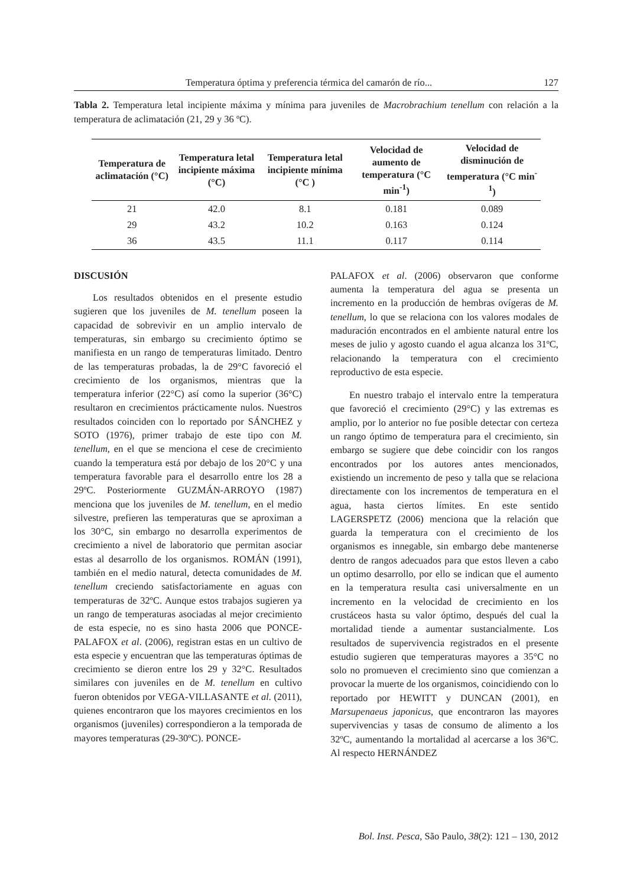Temperatura óptima y preferencia térmica del camarón de río... 127
Tabla 2. Temperatura letal incipiente máxima y mínima para juveniles de Macrobrachium tenellum con relación a la temperatura de aclimatación (21, 29 y 36 ºC).
| Temperatura de aclimatación (°C) | Temperatura letal incipiente máxima (°C) | Temperatura letal incipiente mínima (°C ) | Velocidad de aumento de temperatura (°C min<sup>-1</sup>) | Velocidad de disminución de temperatura (°C min<sup>-1</sup>) |
| --- | --- | --- | --- | --- |
| 21 | 42.0 | 8.1 | 0.181 | 0.089 |
| 29 | 43.2 | 10.2 | 0.163 | 0.124 |
| 36 | 43.5 | 11.1 | 0.117 | 0.114 |
DISCUSIÓN
Los resultados obtenidos en el presente estudio sugieren que los juveniles de M. tenellum poseen la capacidad de sobrevivir en un amplio intervalo de temperaturas, sin embargo su crecimiento óptimo se manifiesta en un rango de temperaturas limitado. Dentro de las temperaturas probadas, la de 29°C favoreció el crecimiento de los organismos, mientras que la temperatura inferior (22°C) así como la superior (36°C) resultaron en crecimientos prácticamente nulos. Nuestros resultados coinciden con lo reportado por SÁNCHEZ y SOTO (1976), primer trabajo de este tipo con M. tenellum, en el que se menciona el cese de crecimiento cuando la temperatura está por debajo de los 20°C y una temperatura favorable para el desarrollo entre los 28 a 29ºC. Posteriormente GUZMÁN-ARROYO (1987) menciona que los juveniles de M. tenellum, en el medio silvestre, prefieren las temperaturas que se aproximan a los 30°C, sin embargo no desarrolla experimentos de crecimiento a nivel de laboratorio que permitan asociar estas al desarrollo de los organismos. ROMÁN (1991), también en el medio natural, detecta comunidades de M. tenellum creciendo satisfactoriamente en aguas con temperaturas de 32ºC. Aunque estos trabajos sugieren ya un rango de temperaturas asociadas al mejor crecimiento de esta especie, no es sino hasta 2006 que PONCE-PALAFOX et al. (2006), registran estas en un cultivo de esta especie y encuentran que las temperaturas óptimas de crecimiento se dieron entre los 29 y 32°C. Resultados similares con juveniles en de M. tenellum en cultivo fueron obtenidos por VEGA-VILLASANTE et al. (2011), quienes encontraron que los mayores crecimientos en los organismos (juveniles) correspondieron a la temporada de mayores temperaturas (29-30ºC). PONCE-
PALAFOX et al. (2006) observaron que conforme aumenta la temperatura del agua se presenta un incremento en la producción de hembras ovígeras de M. tenellum, lo que se relaciona con los valores modales de maduración encontrados en el ambiente natural entre los meses de julio y agosto cuando el agua alcanza los 31ºC, relacionando la temperatura con el crecimiento reproductivo de esta especie.
En nuestro trabajo el intervalo entre la temperatura que favoreció el crecimiento (29°C) y las extremas es amplio, por lo anterior no fue posible detectar con certeza un rango óptimo de temperatura para el crecimiento, sin embargo se sugiere que debe coincidir con los rangos encontrados por los autores antes mencionados, existiendo un incremento de peso y talla que se relaciona directamente con los incrementos de temperatura en el agua, hasta ciertos límites. En este sentido LAGERSPETZ (2006) menciona que la relación que guarda la temperatura con el crecimiento de los organismos es innegable, sin embargo debe mantenerse dentro de rangos adecuados para que estos lleven a cabo un optimo desarrollo, por ello se indican que el aumento en la temperatura resulta casi universalmente en un incremento en la velocidad de crecimiento en los crustáceos hasta su valor óptimo, después del cual la mortalidad tiende a aumentar sustancialmente. Los resultados de supervivencia registrados en el presente estudio sugieren que temperaturas mayores a 35°C no solo no promueven el crecimiento sino que comienzan a provocar la muerte de los organismos, coincidiendo con lo reportado por HEWITT y DUNCAN (2001), en Marsupenaeus japonicus, que encontraron las mayores supervivencias y tasas de consumo de alimento a los 32ºC, aumentando la mortalidad al acercarse a los 36ºC. Al respecto HERNÁNDEZ
Bol. Inst. Pesca, São Paulo, 38(2): 121 – 130, 2012